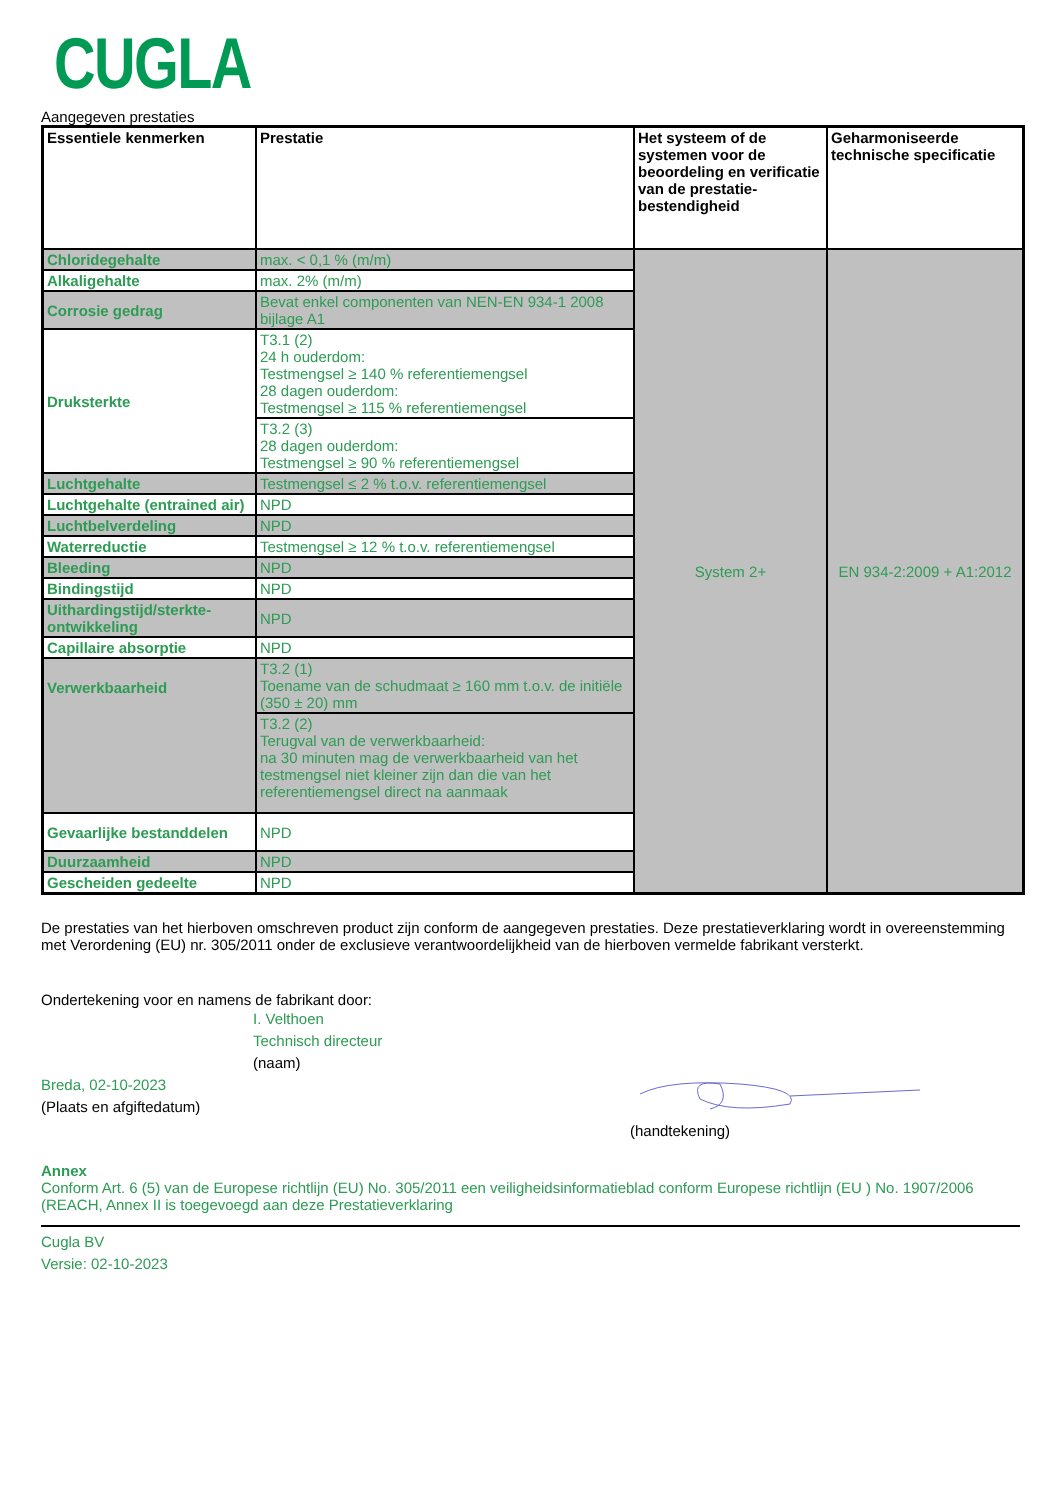CUGLA
Aangegeven prestaties
| Essentiele kenmerken | Prestatie | Het systeem of de systemen voor de beoordeling en verificatie van de prestatie-bestendigheid | Geharmoniseerde technische specificatie |
| --- | --- | --- | --- |
| Chloridegehalte | max. < 0,1 % (m/m) | System 2+ | EN 934-2:2009 + A1:2012 |
| Alkaligehalte | max. 2% (m/m) | | |
| Corrosie gedrag | Bevat enkel componenten van NEN-EN 934-1 2008 bijlage A1 | | |
| Druksterkte | T3.1 (2) 24 h ouderdom: Testmengsel ≥ 140 % referentiemengsel 28 dagen ouderdom: Testmengsel ≥ 115 % referentiemengsel | | |
| | T3.2 (3) 28 dagen ouderdom: Testmengsel ≥ 90 % referentiemengsel | | |
| Luchtgehalte | Testmengsel ≤ 2 % t.o.v. referentiemengsel | | |
| Luchtgehalte (entrained air) | NPD | | |
| Luchtbelverdeling | NPD | | |
| Waterreductie | Testmengsel ≥ 12 % t.o.v. referentiemengsel | | |
| Bleeding | NPD | | |
| Bindingstijd | NPD | | |
| Uithardingstijd/sterkte-ontwikkeling | NPD | | |
| Capillaire absorptie | NPD | | |
| Verwerkbaarheid | T3.2 (1) Toename van de schudmaat ≥ 160 mm t.o.v. de initiële (350 ± 20) mm | | |
| | T3.2 (2) Terugval van de verwerkbaarheid: na 30 minuten mag de verwerkbaarheid van het testmengsel niet kleiner zijn dan die van het referentiemengsel direct na aanmaak | | |
| Gevaarlijke bestanddelen | NPD | | |
| Duurzaamheid | NPD | | |
| Gescheiden gedeelte | NPD | | |
De prestaties van het hierboven omschreven product zijn conform de aangegeven prestaties. Deze prestatieverklaring wordt in overeenstemming met Verordening (EU) nr. 305/2011 onder de exclusieve verantwoordelijkheid van de hierboven vermelde fabrikant versterkt.
Ondertekening voor en namens de fabrikant door:
I. Velthoen
Technisch directeur
(naam)
Breda, 02-10-2023
(Plaats en afgiftedatum)
(handtekening)
Annex
Conform Art. 6 (5) van de Europese richtlijn (EU) No. 305/2011 een veiligheidsinformatieblad conform Europese richtlijn (EU ) No. 1907/2006 (REACH, Annex II is toegevoegd aan deze Prestatieverklaring
Cugla BV
Versie: 02-10-2023